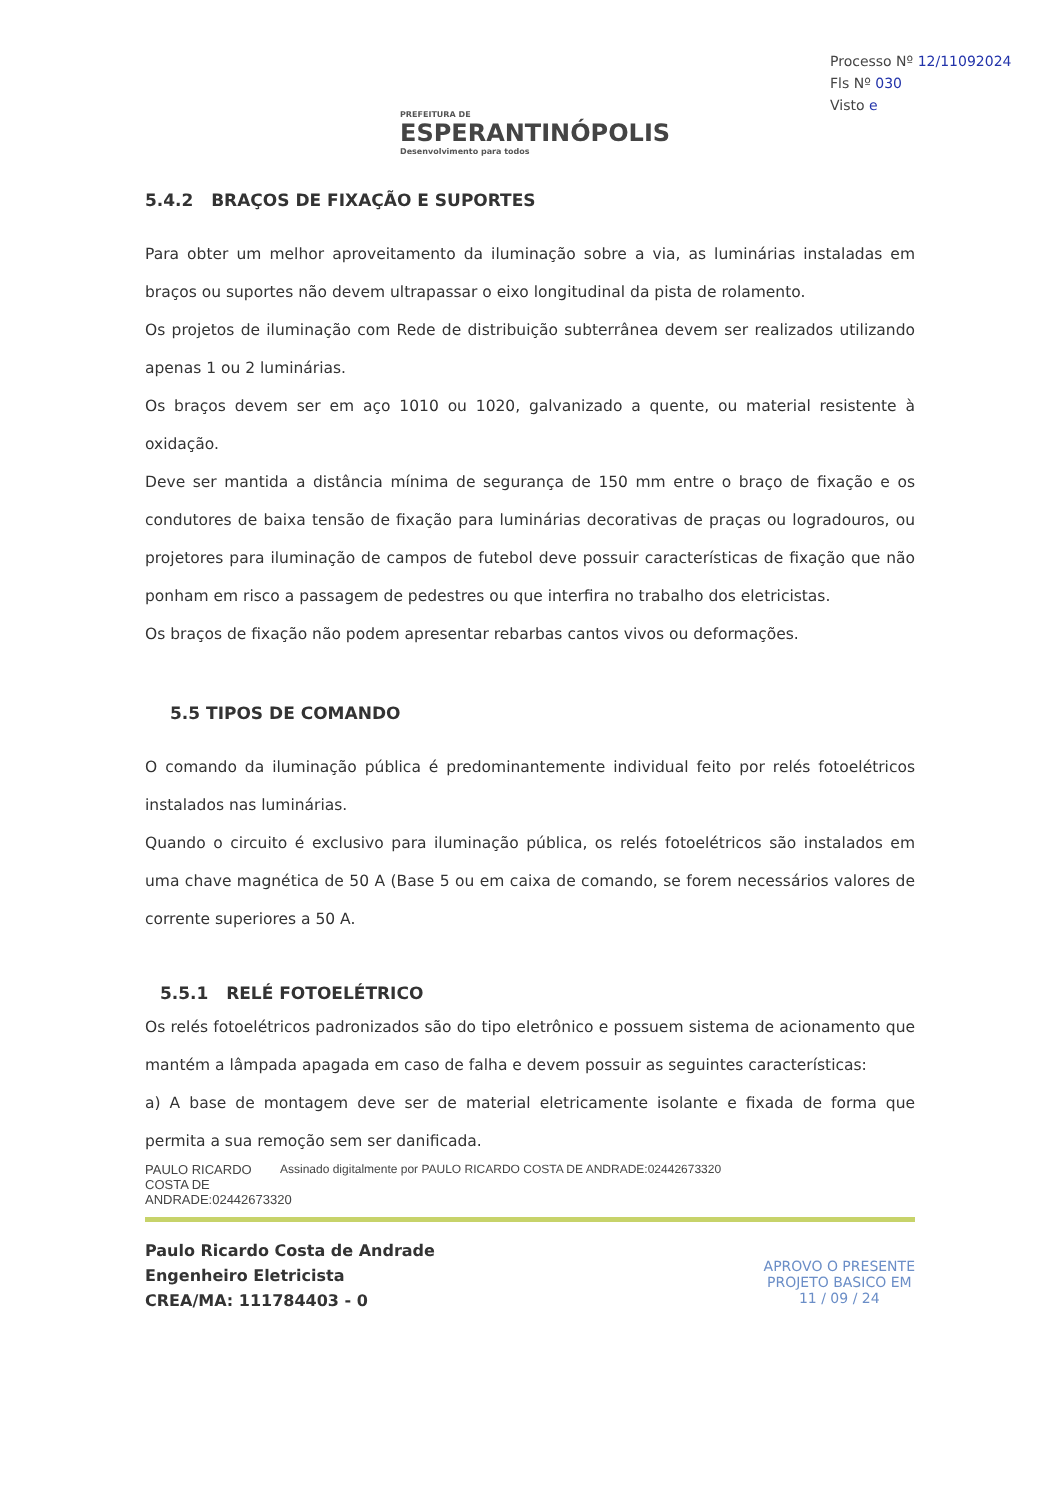PREFEITURA DE
ESPERANTINÓPOLIS
Desenvolvimento para todos
Processo Nº 12/11092024
Fls Nº 030
Visto e
5.4.2 BRAÇOS DE FIXAÇÃO E SUPORTES
Para obter um melhor aproveitamento da iluminação sobre a via, as luminárias instaladas em braços ou suportes não devem ultrapassar o eixo longitudinal da pista de rolamento.
Os projetos de iluminação com Rede de distribuição subterrânea devem ser realizados utilizando apenas 1 ou 2 luminárias.
Os braços devem ser em aço 1010 ou 1020, galvanizado a quente, ou material resistente à oxidação.
Deve ser mantida a distância mínima de segurança de 150 mm entre o braço de fixação e os condutores de baixa tensão de fixação para luminárias decorativas de praças ou logradouros, ou projetores para iluminação de campos de futebol deve possuir características de fixação que não ponham em risco a passagem de pedestres ou que interfira no trabalho dos eletricistas.
Os braços de fixação não podem apresentar rebarbas cantos vivos ou deformações.
5.5 TIPOS DE COMANDO
O comando da iluminação pública é predominantemente individual feito por relés fotoelétricos instalados nas luminárias.
Quando o circuito é exclusivo para iluminação pública, os relés fotoelétricos são instalados em uma chave magnética de 50 A (Base 5 ou em caixa de comando, se forem necessários valores de corrente superiores a 50 A.
5.5.1 RELÉ FOTOELÉTRICO
Os relés fotoelétricos padronizados são do tipo eletrônico e possuem sistema de acionamento que mantém a lâmpada apagada em caso de falha e devem possuir as seguintes características:
a) A base de montagem deve ser de material eletricamente isolante e fixada de forma que permita a sua remoção sem ser danificada.
PAULO RICARDO COSTA DE ANDRADE:02442673320
Assinado digitalmente por PAULO RICARDO COSTA DE ANDRADE:02442673320
Paulo Ricardo Costa de Andrade
Engenheiro Eletricista
CREA/MA: 111784403 - 0
APROVO O PRESENTE
PROJETO BASICO EM
11 / 09 / 24